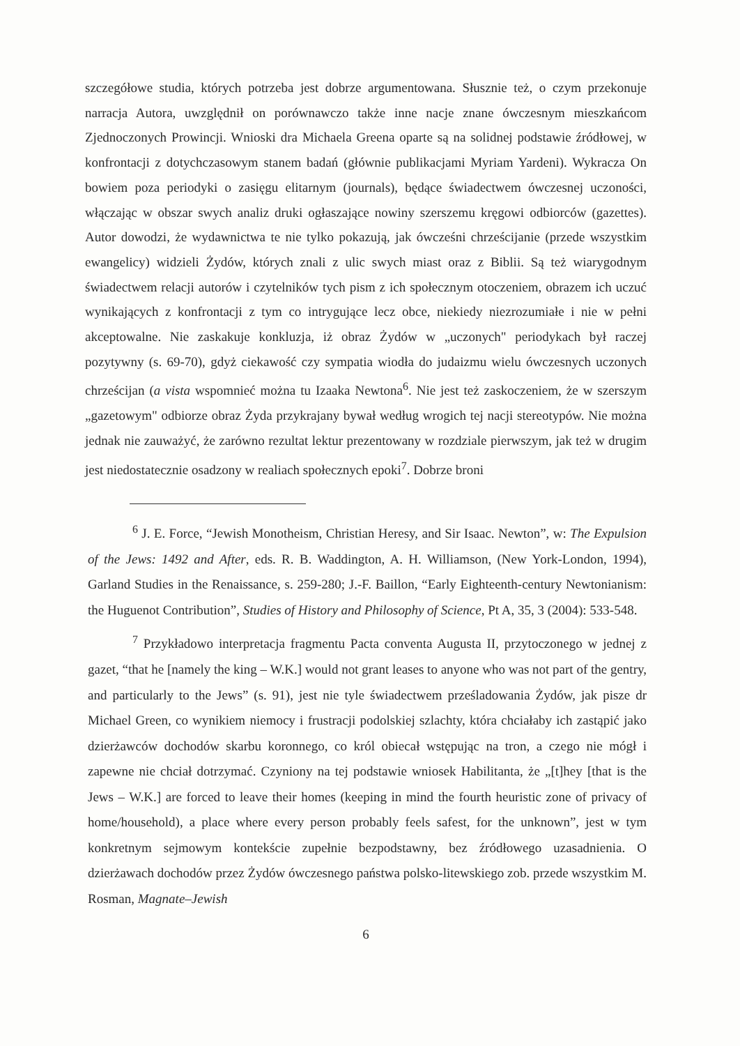szczegółowe studia, których potrzeba jest dobrze argumentowana. Słusznie też, o czym przekonuje narracja Autora, uwzględnił on porównawczo także inne nacje znane ówczesnym mieszkańcom Zjednoczonych Prowincji. Wnioski dra Michaela Greena oparte są na solidnej podstawie źródłowej, w konfrontacji z dotychczasowym stanem badań (głównie publikacjami Myriam Yardeni). Wykracza On bowiem poza periodyki o zasięgu elitarnym (journals), będące świadectwem ówczesnej uczoności, włączając w obszar swych analiz druki ogłaszające nowiny szerszemu kręgowi odbiorców (gazettes). Autor dowodzi, że wydawnictwa te nie tylko pokazują, jak ówcześni chrześcijanie (przede wszystkim ewangelicy) widzieli Żydów, których znali z ulic swych miast oraz z Biblii. Są też wiarygodnym świadectwem relacji autorów i czytelników tych pism z ich społecznym otoczeniem, obrazem ich uczuć wynikających z konfrontacji z tym co intrygujące lecz obce, niekiedy niezrozumiałe i nie w pełni akceptowalne. Nie zaskakuje konkluzja, iż obraz Żydów w „uczonych" periodykach był raczej pozytywny (s. 69-70), gdyż ciekawość czy sympatia wiodła do judaizmu wielu ówczesnych uczonych chrześcijan (a vista wspomnieć można tu Izaaka Newtona<sup>6</sup>. Nie jest też zaskoczeniem, że w szerszym „gazetowym" odbiorze obraz Żyda przykrajany bywał według wrogich tej nacji stereotypów. Nie można jednak nie zauważyć, że zarówno rezultat lektur prezentowany w rozdziale pierwszym, jak też w drugim jest niedostatecznie osadzony w realiach społecznych epoki<sup>7</sup>. Dobrze broni
<sup>6</sup> J. E. Force, “Jewish Monotheism, Christian Heresy, and Sir Isaac. Newton”, w: The Expulsion of the Jews: 1492 and After, eds. R. B. Waddington, A. H. Williamson, (New York-London, 1994), Garland Studies in the Renaissance, s. 259-280; J.-F. Baillon, “Early Eighteenth-century Newtonianism: the Huguenot Contribution”, Studies of History and Philosophy of Science, Pt A, 35, 3 (2004): 533-548.
<sup>7</sup> Przykładowo interpretacja fragmentu Pacta conventa Augusta II, przytoczonego w jednej z gazet, “that he [namely the king – W.K.] would not grant leases to anyone who was not part of the gentry, and particularly to the Jews” (s. 91), jest nie tyle świadectwem prześladowania Żydów, jak pisze dr Michael Green, co wynikiem niemocy i frustracji podolskiej szlachty, która chciałaby ich zastąpić jako dzierżawców dochodów skarbu koronnego, co król obiecał wstępując na tron, a czego nie mógł i zapewne nie chciał dotrzymać. Czyniony na tej podstawie wniosek Habilitanta, że „[t]hey [that is the Jews – W.K.] are forced to leave their homes (keeping in mind the fourth heuristic zone of privacy of home/household), a place where every person probably feels safest, for the unknown”, jest w tym konkretnym sejmowym kontekście zupełnie bezpodstawny, bez źródłowego uzasadnienia. O dzierżawach dochodów przez Żydów ówczesnego państwa polsko-litewskiego zob. przede wszystkim M. Rosman, Magnate–Jewish
6